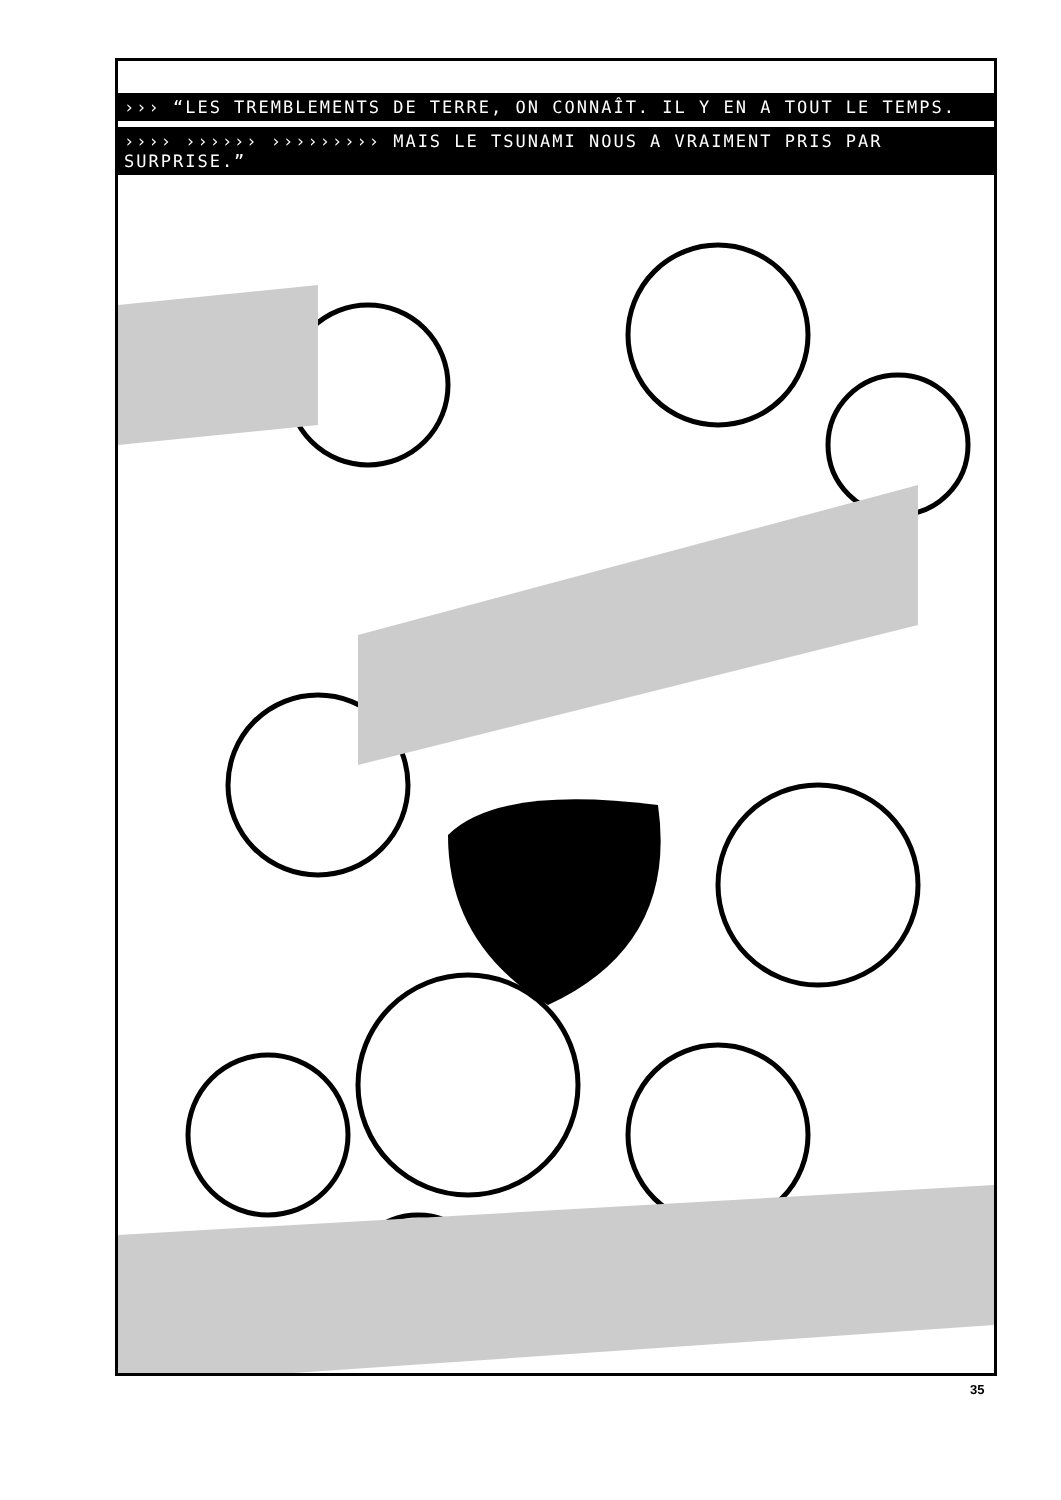››› “LES TREMBLEMENTS DE TERRE, ON CONNAÎT. IL Y EN A TOUT LE TEMPS.
›››› ›››››› ››››››››› MAIS LE TSUNAMI NOUS A VRAIMENT PRIS PAR SURPRISE.”
35